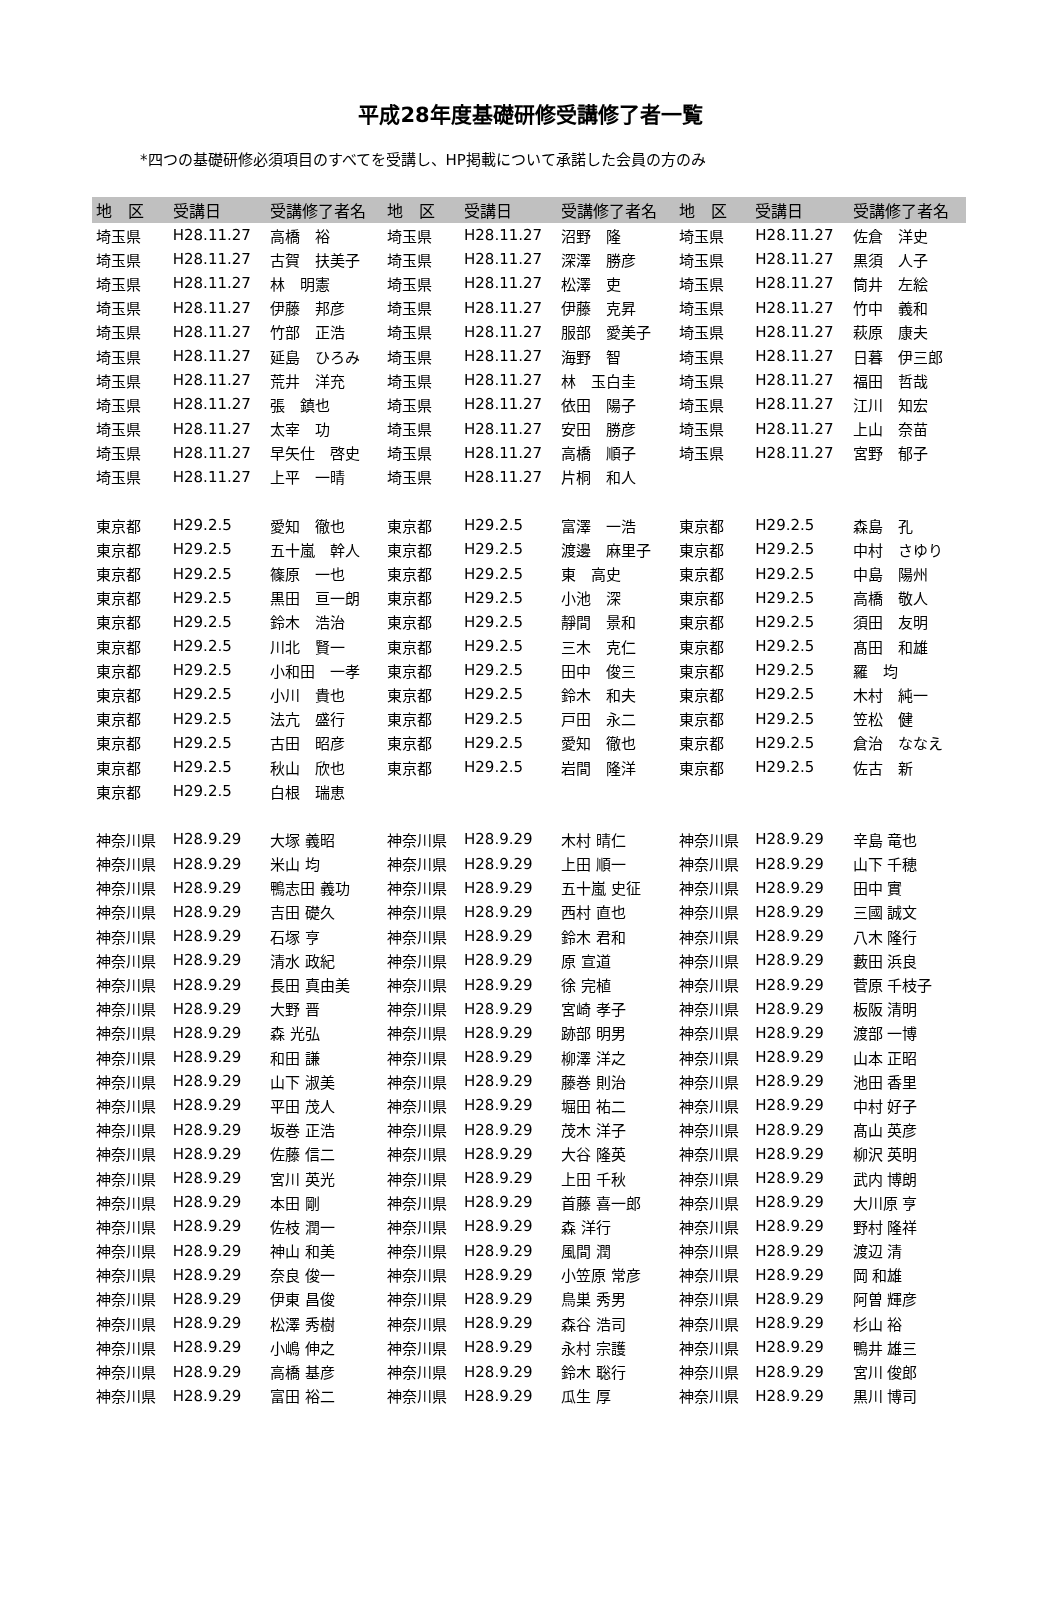平成28年度基礎研修受講修了者一覧
*四つの基礎研修必須項目のすべてを受講し、HP掲載について承諾した会員の方のみ
| 地 区 | 受講日 | 受講修了者名 | 地 区 | 受講日 | 受講修了者名 | 地 区 | 受講日 | 受講修了者名 |
| --- | --- | --- | --- | --- | --- | --- | --- | --- |
| 埼玉県 | H28.11.27 | 高橋 裕 | 埼玉県 | H28.11.27 | 沼野 隆 | 埼玉県 | H28.11.27 | 佐倉 洋史 |
| 埼玉県 | H28.11.27 | 古賀 扶美子 | 埼玉県 | H28.11.27 | 深澤 勝彦 | 埼玉県 | H28.11.27 | 黒須 人子 |
| 埼玉県 | H28.11.27 | 林 明憲 | 埼玉県 | H28.11.27 | 松澤 吏 | 埼玉県 | H28.11.27 | 筒井 左絵 |
| 埼玉県 | H28.11.27 | 伊藤 邦彦 | 埼玉県 | H28.11.27 | 伊藤 克昇 | 埼玉県 | H28.11.27 | 竹中 義和 |
| 埼玉県 | H28.11.27 | 竹部 正浩 | 埼玉県 | H28.11.27 | 服部 愛美子 | 埼玉県 | H28.11.27 | 萩原 康夫 |
| 埼玉県 | H28.11.27 | 延島 ひろみ | 埼玉県 | H28.11.27 | 海野 智 | 埼玉県 | H28.11.27 | 日暮 伊三郎 |
| 埼玉県 | H28.11.27 | 荒井 洋充 | 埼玉県 | H28.11.27 | 林 玉白圭 | 埼玉県 | H28.11.27 | 福田 哲哉 |
| 埼玉県 | H28.11.27 | 張 鎮也 | 埼玉県 | H28.11.27 | 依田 陽子 | 埼玉県 | H28.11.27 | 江川 知宏 |
| 埼玉県 | H28.11.27 | 太宰 功 | 埼玉県 | H28.11.27 | 安田 勝彦 | 埼玉県 | H28.11.27 | 上山 奈苗 |
| 埼玉県 | H28.11.27 | 早矢仕 啓史 | 埼玉県 | H28.11.27 | 高橋 順子 | 埼玉県 | H28.11.27 | 宮野 郁子 |
| 埼玉県 | H28.11.27 | 上平 一晴 | 埼玉県 | H28.11.27 | 片桐 和人 | | | |
| 東京都 | H29.2.5 | 愛知 徹也 | 東京都 | H29.2.5 | 富澤 一浩 | 東京都 | H29.2.5 | 森島 孔 |
| 東京都 | H29.2.5 | 五十嵐 幹人 | 東京都 | H29.2.5 | 渡邊 麻里子 | 東京都 | H29.2.5 | 中村 さゆり |
| 東京都 | H29.2.5 | 篠原 一也 | 東京都 | H29.2.5 | 東 高史 | 東京都 | H29.2.5 | 中島 陽州 |
| 東京都 | H29.2.5 | 黒田 亘一朗 | 東京都 | H29.2.5 | 小池 深 | 東京都 | H29.2.5 | 高橋 敬人 |
| 東京都 | H29.2.5 | 鈴木 浩治 | 東京都 | H29.2.5 | 靜間 景和 | 東京都 | H29.2.5 | 須田 友明 |
| 東京都 | H29.2.5 | 川北 賢一 | 東京都 | H29.2.5 | 三木 克仁 | 東京都 | H29.2.5 | 髙田 和雄 |
| 東京都 | H29.2.5 | 小和田 一孝 | 東京都 | H29.2.5 | 田中 俊三 | 東京都 | H29.2.5 | 羅 均 |
| 東京都 | H29.2.5 | 小川 貴也 | 東京都 | H29.2.5 | 鈴木 和夫 | 東京都 | H29.2.5 | 木村 純一 |
| 東京都 | H29.2.5 | 法亢 盛行 | 東京都 | H29.2.5 | 戸田 永二 | 東京都 | H29.2.5 | 笠松 健 |
| 東京都 | H29.2.5 | 古田 昭彦 | 東京都 | H29.2.5 | 愛知 徹也 | 東京都 | H29.2.5 | 倉治 ななえ |
| 東京都 | H29.2.5 | 秋山 欣也 | 東京都 | H29.2.5 | 岩間 隆洋 | 東京都 | H29.2.5 | 佐古 新 |
| 東京都 | H29.2.5 | 白根 瑞恵 | | | | | | |
| 神奈川県 | H28.9.29 | 大塚 義昭 | 神奈川県 | H28.9.29 | 木村 晴仁 | 神奈川県 | H28.9.29 | 辛島 竜也 |
| 神奈川県 | H28.9.29 | 米山 均 | 神奈川県 | H28.9.29 | 上田 順一 | 神奈川県 | H28.9.29 | 山下 千穂 |
| 神奈川県 | H28.9.29 | 鴨志田 義功 | 神奈川県 | H28.9.29 | 五十嵐 史征 | 神奈川県 | H28.9.29 | 田中 實 |
| 神奈川県 | H28.9.29 | 吉田 礎久 | 神奈川県 | H28.9.29 | 西村 直也 | 神奈川県 | H28.9.29 | 三國 誠文 |
| 神奈川県 | H28.9.29 | 石塚 亨 | 神奈川県 | H28.9.29 | 鈴木 君和 | 神奈川県 | H28.9.29 | 八木 隆行 |
| 神奈川県 | H28.9.29 | 清水 政紀 | 神奈川県 | H28.9.29 | 原 宣道 | 神奈川県 | H28.9.29 | 藪田 浜良 |
| 神奈川県 | H28.9.29 | 長田 真由美 | 神奈川県 | H28.9.29 | 徐 完植 | 神奈川県 | H28.9.29 | 菅原 千枝子 |
| 神奈川県 | H28.9.29 | 大野 晋 | 神奈川県 | H28.9.29 | 宮崎 孝子 | 神奈川県 | H28.9.29 | 板阪 清明 |
| 神奈川県 | H28.9.29 | 森 光弘 | 神奈川県 | H28.9.29 | 跡部 明男 | 神奈川県 | H28.9.29 | 渡部 一博 |
| 神奈川県 | H28.9.29 | 和田 謙 | 神奈川県 | H28.9.29 | 柳澤 洋之 | 神奈川県 | H28.9.29 | 山本 正昭 |
| 神奈川県 | H28.9.29 | 山下 淑美 | 神奈川県 | H28.9.29 | 藤巻 則治 | 神奈川県 | H28.9.29 | 池田 香里 |
| 神奈川県 | H28.9.29 | 平田 茂人 | 神奈川県 | H28.9.29 | 堀田 祐二 | 神奈川県 | H28.9.29 | 中村 好子 |
| 神奈川県 | H28.9.29 | 坂巻 正浩 | 神奈川県 | H28.9.29 | 茂木 洋子 | 神奈川県 | H28.9.29 | 髙山 英彦 |
| 神奈川県 | H28.9.29 | 佐藤 信二 | 神奈川県 | H28.9.29 | 大谷 隆英 | 神奈川県 | H28.9.29 | 柳沢 英明 |
| 神奈川県 | H28.9.29 | 宮川 英光 | 神奈川県 | H28.9.29 | 上田 千秋 | 神奈川県 | H28.9.29 | 武内 博朗 |
| 神奈川県 | H28.9.29 | 本田 剛 | 神奈川県 | H28.9.29 | 首藤 喜一郎 | 神奈川県 | H28.9.29 | 大川原 亨 |
| 神奈川県 | H28.9.29 | 佐枝 潤一 | 神奈川県 | H28.9.29 | 森 洋行 | 神奈川県 | H28.9.29 | 野村 隆祥 |
| 神奈川県 | H28.9.29 | 神山 和美 | 神奈川県 | H28.9.29 | 風間 潤 | 神奈川県 | H28.9.29 | 渡辺 清 |
| 神奈川県 | H28.9.29 | 奈良 俊一 | 神奈川県 | H28.9.29 | 小笠原 常彦 | 神奈川県 | H28.9.29 | 岡 和雄 |
| 神奈川県 | H28.9.29 | 伊東 昌俊 | 神奈川県 | H28.9.29 | 鳥巣 秀男 | 神奈川県 | H28.9.29 | 阿曽 輝彦 |
| 神奈川県 | H28.9.29 | 松澤 秀樹 | 神奈川県 | H28.9.29 | 森谷 浩司 | 神奈川県 | H28.9.29 | 杉山 裕 |
| 神奈川県 | H28.9.29 | 小嶋 伸之 | 神奈川県 | H28.9.29 | 永村 宗護 | 神奈川県 | H28.9.29 | 鴨井 雄三 |
| 神奈川県 | H28.9.29 | 高橋 基彦 | 神奈川県 | H28.9.29 | 鈴木 聡行 | 神奈川県 | H28.9.29 | 宮川 俊郎 |
| 神奈川県 | H28.9.29 | 富田 裕二 | 神奈川県 | H28.9.29 | 瓜生 厚 | 神奈川県 | H28.9.29 | 黒川 博司 |